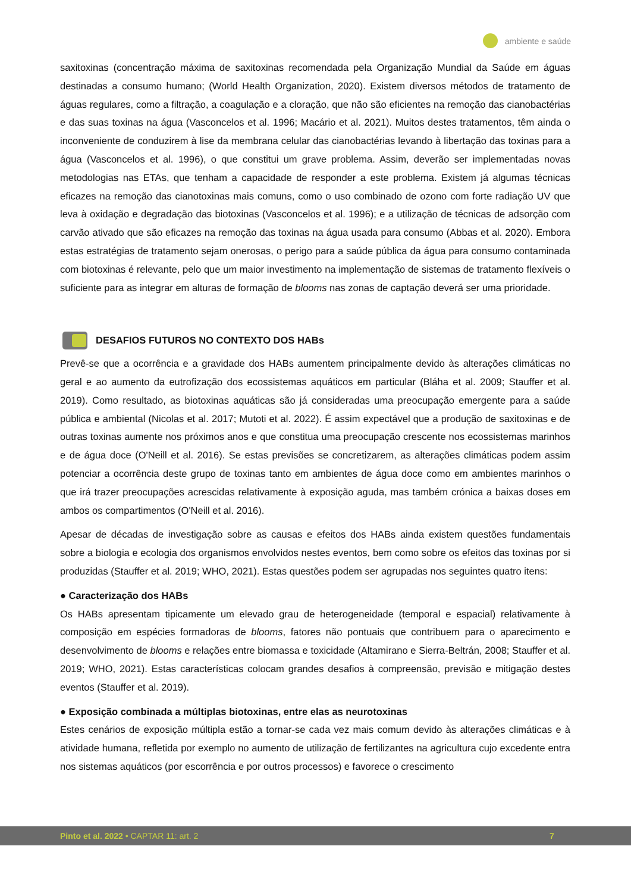ambiente e saúde
saxitoxinas (concentração máxima de saxitoxinas recomendada pela Organização Mundial da Saúde em águas destinadas a consumo humano; (World Health Organization, 2020). Existem diversos métodos de tratamento de águas regulares, como a filtração, a coagulação e a cloração, que não são eficientes na remoção das cianobactérias e das suas toxinas na água (Vasconcelos et al. 1996; Macário et al. 2021). Muitos destes tratamentos, têm ainda o inconveniente de conduzirem à lise da membrana celular das cianobactérias levando à libertação das toxinas para a água (Vasconcelos et al. 1996), o que constitui um grave problema. Assim, deverão ser implementadas novas metodologias nas ETAs, que tenham a capacidade de responder a este problema. Existem já algumas técnicas eficazes na remoção das cianotoxinas mais comuns, como o uso combinado de ozono com forte radiação UV que leva à oxidação e degradação das biotoxinas (Vasconcelos et al. 1996); e a utilização de técnicas de adsorção com carvão ativado que são eficazes na remoção das toxinas na água usada para consumo (Abbas et al. 2020). Embora estas estratégias de tratamento sejam onerosas, o perigo para a saúde pública da água para consumo contaminada com biotoxinas é relevante, pelo que um maior investimento na implementação de sistemas de tratamento flexíveis o suficiente para as integrar em alturas de formação de blooms nas zonas de captação deverá ser uma prioridade.
DESAFIOS FUTUROS NO CONTEXTO DOS HABs
Prevê-se que a ocorrência e a gravidade dos HABs aumentem principalmente devido às alterações climáticas no geral e ao aumento da eutrofização dos ecossistemas aquáticos em particular (Bláha et al. 2009; Stauffer et al. 2019). Como resultado, as biotoxinas aquáticas são já consideradas uma preocupação emergente para a saúde pública e ambiental (Nicolas et al. 2017; Mutoti et al. 2022). É assim expectável que a produção de saxitoxinas e de outras toxinas aumente nos próximos anos e que constitua uma preocupação crescente nos ecossistemas marinhos e de água doce (O'Neill et al. 2016). Se estas previsões se concretizarem, as alterações climáticas podem assim potenciar a ocorrência deste grupo de toxinas tanto em ambientes de água doce como em ambientes marinhos o que irá trazer preocupações acrescidas relativamente à exposição aguda, mas também crónica a baixas doses em ambos os compartimentos (O'Neill et al. 2016).
Apesar de décadas de investigação sobre as causas e efeitos dos HABs ainda existem questões fundamentais sobre a biologia e ecologia dos organismos envolvidos nestes eventos, bem como sobre os efeitos das toxinas por si produzidas (Stauffer et al. 2019; WHO, 2021). Estas questões podem ser agrupadas nos seguintes quatro itens:
● Caracterização dos HABs
Os HABs apresentam tipicamente um elevado grau de heterogeneidade (temporal e espacial) relativamente à composição em espécies formadoras de blooms, fatores não pontuais que contribuem para o aparecimento e desenvolvimento de blooms e relações entre biomassa e toxicidade (Altamirano e Sierra-Beltrán, 2008; Stauffer et al. 2019; WHO, 2021). Estas características colocam grandes desafios à compreensão, previsão e mitigação destes eventos (Stauffer et al. 2019).
● Exposição combinada a múltiplas biotoxinas, entre elas as neurotoxinas
Estes cenários de exposição múltipla estão a tornar-se cada vez mais comum devido às alterações climáticas e à atividade humana, refletida por exemplo no aumento de utilização de fertilizantes na agricultura cujo excedente entra nos sistemas aquáticos (por escorrência e por outros processos) e favorece o crescimento
Pinto et al. 2022 • CAPTAR 11: art. 2 7